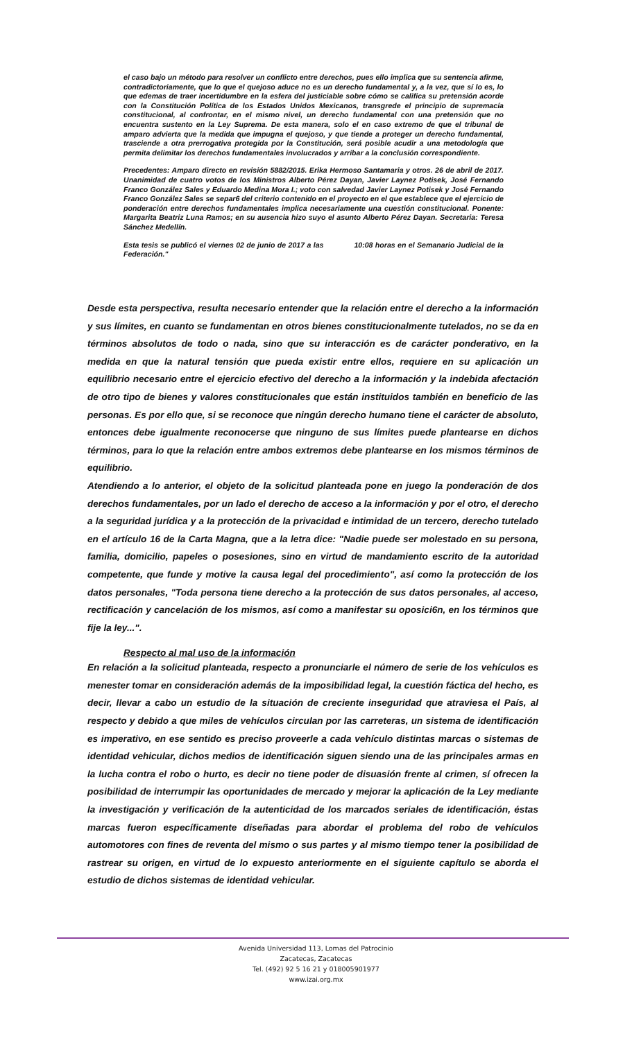el caso bajo un método para resolver un conflicto entre derechos, pues ello implica que su sentencia afirme, contradictoriamente, que lo que el quejoso aduce no es un derecho fundamental y, a la vez, que sí lo es, lo que edemas de traer incertidumbre en la esfera del justiciable sobre cómo se califica su pretensión acorde con la Constitución Política de los Estados Unidos Mexicanos, transgrede el principio de supremacía constitucional, al confrontar, en el mismo nivel, un derecho fundamental con una pretensión que no encuentra sustento en la Ley Suprema. De esta manera, solo el en caso extremo de que el tribunal de amparo advierta que la medida que impugna el quejoso, y que tiende a proteger un derecho fundamental, trasciende a otra prerrogativa protegida por la Constitución, será posible acudir a una metodología que permita delimitar los derechos fundamentales involucrados y arribar a la conclusión correspondiente.
Precedentes: Amparo directo en revisión 5882/2015. Erika Hermoso Santamaria y otros. 26 de abril de 2017. Unanimidad de cuatro votos de los Ministros Alberto Pérez Dayan, Javier Laynez Potisek, José Fernando Franco González Sales y Eduardo Medina Mora I.; voto con salvedad Javier Laynez Potisek y José Fernando Franco González Sales se separ6 del criterio contenido en el proyecto en el que establece que el ejercicio de ponderación entre derechos fundamentales implica necesariamente una cuestión constitucional. Ponente: Margarita Beatriz Luna Ramos; en su ausencia hizo suyo el asunto Alberto Pérez Dayan. Secretaria: Teresa Sánchez Medellín.
Esta tesis se publicó el viernes 02 de junio de 2017 a las 10:08 horas en el Semanario Judicial de la Federación."
Desde esta perspectiva, resulta necesario entender que la relación entre el derecho a la información y sus límites, en cuanto se fundamentan en otros bienes constitucionalmente tutelados, no se da en términos absolutos de todo o nada, sino que su interacción es de carácter ponderativo, en la medida en que la natural tensión que pueda existir entre ellos, requiere en su aplicación un equilibrio necesario entre el ejercicio efectivo del derecho a la información y la indebida afectación de otro tipo de bienes y valores constitucionales que están instituidos también en beneficio de las personas. Es por ello que, si se reconoce que ningún derecho humano tiene el carácter de absoluto, entonces debe igualmente reconocerse que ninguno de sus límites puede plantearse en dichos términos, para lo que la relación entre ambos extremos debe plantearse en los mismos términos de equilibrio.
Atendiendo a lo anterior, el objeto de la solicitud planteada pone en juego la ponderación de dos derechos fundamentales, por un lado el derecho de acceso a la información y por el otro, el derecho a la seguridad jurídica y a la protección de la privacidad e intimidad de un tercero, derecho tutelado en el artículo 16 de la Carta Magna, que a la letra dice: "Nadie puede ser molestado en su persona, familia, domicilio, papeles o posesiones, sino en virtud de mandamiento escrito de la autoridad competente, que funde y motive la causa legal del procedimiento", así como la protección de los datos personales, "Toda persona tiene derecho a la protección de sus datos personales, al acceso, rectificación y cancelación de los mismos, así como a manifestar su oposici6n, en los términos que fije la ley...".
Respecto al mal uso de la información
En relación a la solicitud planteada, respecto a pronunciarle el número de serie de los vehículos es menester tomar en consideración además de la imposibilidad legal, la cuestión fáctica del hecho, es decir, llevar a cabo un estudio de la situación de creciente inseguridad que atraviesa el País, al respecto y debido a que miles de vehículos circulan por las carreteras, un sistema de identificación es imperativo, en ese sentido es preciso proveerle a cada vehículo distintas marcas o sistemas de identidad vehicular, dichos medios de identificación siguen siendo una de las principales armas en la lucha contra el robo o hurto, es decir no tiene poder de disuasión frente al crimen, sí ofrecen la posibilidad de interrumpir las oportunidades de mercado y mejorar la aplicación de la Ley mediante la investigación y verificación de la autenticidad de los marcados seriales de identificación, éstas marcas fueron específicamente diseñadas para abordar el problema del robo de vehículos automotores con fines de reventa del mismo o sus partes y al mismo tiempo tener la posibilidad de rastrear su origen, en virtud de lo expuesto anteriormente en el siguiente capítulo se aborda el estudio de dichos sistemas de identidad vehicular.
Avenida Universidad 113, Lomas del Patrocinio
Zacatecas, Zacatecas
Tel. (492) 92 5 16 21 y 018005901977
www.izai.org.mx